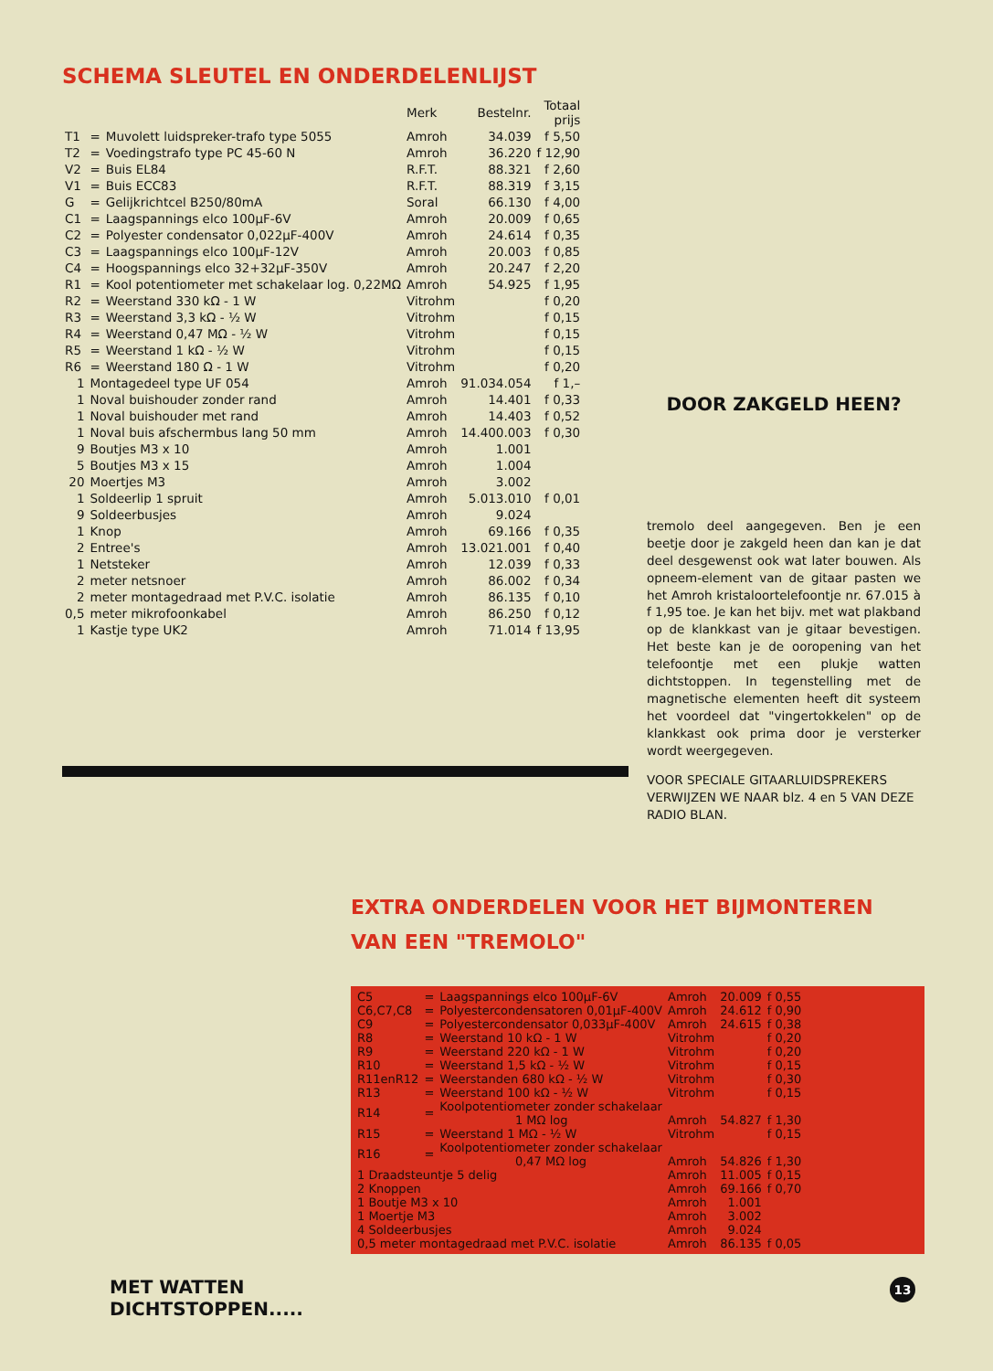SCHEMA SLEUTEL EN ONDERDELENLIJST
| | | | Merk | Bestelnr. | Totaal prijs |
| --- | --- | --- | --- | --- | --- |
| T1 | = | Muvolett luidspreker-trafo type 5055 | Amroh | 34.039 | f 5,50 |
| T2 | = | Voedingstrafo type PC 45-60 N | Amroh | 36.220 | f 12,90 |
| V2 | = | Buis EL84 | R.F.T. | 88.321 | f 2,60 |
| V1 | = | Buis ECC83 | R.F.T. | 88.319 | f 3,15 |
| G | = | Gelijkrichtcel B250/80mA | Soral | 66.130 | f 4,00 |
| C1 | = | Laagspannings elco 100μF-6V | Amroh | 20.009 | f 0,65 |
| C2 | = | Polyester condensator 0,022μF-400V | Amroh | 24.614 | f 0,35 |
| C3 | = | Laagspannings elco 100μF-12V | Amroh | 20.003 | f 0,85 |
| C4 | = | Hoogspannings elco 32+32μF-350V | Amroh | 20.247 | f 2,20 |
| R1 | = | Kool potentiometer met schakelaar log. 0,22MΩ | Amroh | 54.925 | f 1,95 |
| R2 | = | Weerstand 330 kΩ - 1 W | Vitrohm | | f 0,20 |
| R3 | = | Weerstand 3,3 kΩ - ½ W | Vitrohm | | f 0,15 |
| R4 | = | Weerstand 0,47 MΩ - ½ W | Vitrohm | | f 0,15 |
| R5 | = | Weerstand 1 kΩ - ½ W | Vitrohm | | f 0,15 |
| R6 | = | Weerstand 180 Ω - 1 W | Vitrohm | | f 0,20 |
| 1 | Montagedeel type UF 054 | | Amroh | 91.034.054 | f 1,– |
| 1 | Noval buishouder zonder rand | | Amroh | 14.401 | f 0,33 |
| 1 | Noval buishouder met rand | | Amroh | 14.403 | f 0,52 |
| 1 | Noval buis afschermbus lang 50 mm | | Amroh | 14.400.003 | f 0,30 |
| 9 | Boutjes M3 x 10 | | Amroh | 1.001 | |
| 5 | Boutjes M3 x 15 | | Amroh | 1.004 | |
| 20 | Moertjes M3 | | Amroh | 3.002 | |
| 1 | Soldeerlip 1 spruit | | Amroh | 5.013.010 | f 0,01 |
| 9 | Soldeerbusjes | | Amroh | 9.024 | |
| 1 | Knop | | Amroh | 69.166 | f 0,35 |
| 2 | Entree's | | Amroh | 13.021.001 | f 0,40 |
| 1 | Netsteker | | Amroh | 12.039 | f 0,33 |
| 2 | meter netsnoer | | Amroh | 86.002 | f 0,34 |
| 2 | meter montagedraad met P.V.C. isolatie | | Amroh | 86.135 | f 0,10 |
| 0,5 | meter mikrofoonkabel | | Amroh | 86.250 | f 0,12 |
| 1 | Kastje type UK2 | | Amroh | 71.014 | f 13,95 |
DOOR ZAKGELD HEEN?
tremolo deel aangegeven. Ben je een beetje door je zakgeld heen dan kan je dat deel desgewenst ook wat later bouwen. Als opneem-element van de gitaar pasten we het Amroh kristaloortelefoontje nr. 67.015 à f 1,95 toe. Je kan het bijv. met wat plakband op de klankkast van je gitaar bevestigen. Het beste kan je de ooropening van het telefoontje met een plukje watten dichtstoppen. In tegenstelling met de magnetische elementen heeft dit systeem het voordeel dat "vingertokkelen" op de klankkast ook prima door je versterker wordt weergegeven.
VOOR SPECIALE GITAARLUIDSPREKERS VERWIJZEN WE NAAR blz. 4 en 5 VAN DEZE RADIO BLAN.
MET WATTEN
DICHTSTOPPEN.....
EXTRA ONDERDELEN VOOR HET BIJMONTEREN
VAN EEN "TREMOLO"
| C5 | = | Laagspannings elco 100μF-6V | Amroh | 20.009 | f 0,55 |
| C6,C7,C8 | = | Polyestercondensatoren 0,01μF-400V | Amroh | 24.612 | f 0,90 |
| C9 | = | Polyestercondensator 0,033μF-400V | Amroh | 24.615 | f 0,38 |
| R8 | = | Weerstand 10 kΩ - 1 W | Vitrohm | | f 0,20 |
| R9 | = | Weerstand 220 kΩ - 1 W | Vitrohm | | f 0,20 |
| R10 | = | Weerstand 1,5 kΩ - ½ W | Vitrohm | | f 0,15 |
| R11enR12 | = | Weerstanden 680 kΩ - ½ W | Vitrohm | | f 0,30 |
| R13 | = | Weerstand 100 kΩ - ½ W | Vitrohm | | f 0,15 |
| R14 | = | Koolpotentiometer zonder schakelaar 1 MΩ log | Amroh | 54.827 | f 1,30 |
| R15 | = | Weerstand 1 MΩ - ½ W | Vitrohm | | f 0,15 |
| R16 | = | Koolpotentiometer zonder schakelaar 0,47 MΩ log | Amroh | 54.826 | f 1,30 |
| 1 Draadsteuntje 5 delig | | | Amroh | 11.005 | f 0,15 |
| 2 Knoppen | | | Amroh | 69.166 | f 0,70 |
| 1 Boutje M3 x 10 | | | Amroh | 1.001 | |
| 1 Moertje M3 | | | Amroh | 3.002 | |
| 4 Soldeerbusjes | | | Amroh | 9.024 | |
| 0,5 meter montagedraad met P.V.C. isolatie | | | Amroh | 86.135 | f 0,05 |
13